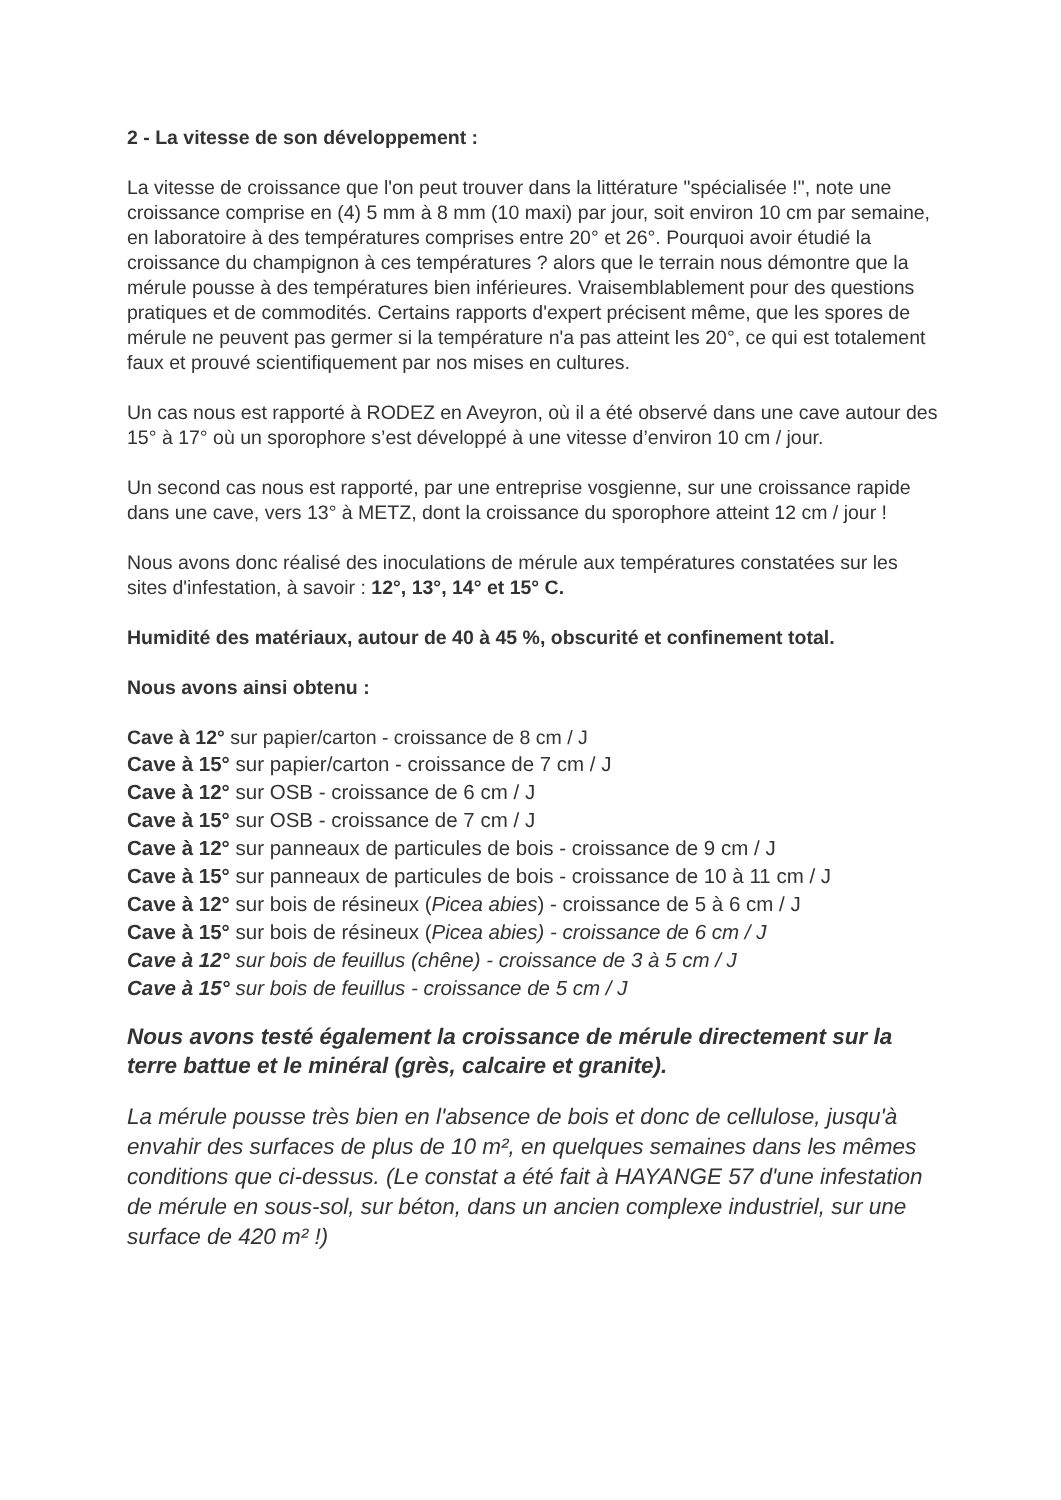2 - La vitesse de son développement :
La vitesse de croissance que l'on peut trouver dans la littérature "spécialisée !", note une croissance comprise en (4) 5 mm à 8 mm (10 maxi) par jour, soit environ 10 cm par semaine, en laboratoire à des températures comprises entre 20° et 26°. Pourquoi avoir étudié la croissance du champignon à ces températures ? alors que le terrain nous démontre que la mérule pousse à des températures bien inférieures. Vraisemblablement pour des questions pratiques et de commodités. Certains rapports d'expert précisent même, que les spores de mérule ne peuvent pas germer si la température n'a pas atteint les 20°, ce qui est totalement faux et prouvé scientifiquement par nos mises en cultures.
Un cas nous est rapporté à RODEZ en Aveyron, où il a été observé dans une cave autour des 15° à 17° où un sporophore s’est développé à une vitesse d’environ 10 cm / jour.
Un second cas nous est rapporté, par une entreprise vosgienne, sur une croissance rapide dans une cave, vers 13° à METZ, dont la croissance du sporophore atteint 12 cm / jour !
Nous avons donc réalisé des inoculations de mérule aux températures constatées sur les sites d'infestation, à savoir : 12°, 13°, 14° et 15° C.
Humidité des matériaux, autour de 40 à 45 %, obscurité et confinement total.
Nous avons ainsi obtenu :
Cave à 12° sur papier/carton - croissance de 8 cm / J
Cave à 15° sur papier/carton - croissance de 7 cm / J
Cave à 12° sur OSB - croissance de 6 cm / J
Cave à 15° sur OSB - croissance de 7 cm / J
Cave à 12° sur panneaux de particules de bois - croissance de 9 cm / J
Cave à 15° sur panneaux de particules de bois - croissance de 10 à 11 cm / J
Cave à 12° sur bois de résineux (Picea abies) - croissance de 5 à 6 cm / J
Cave à 15° sur bois de résineux (Picea abies) - croissance de 6 cm / J
Cave à 12° sur bois de feuillus (chêne) - croissance de 3 à 5 cm / J
Cave à 15° sur bois de feuillus - croissance de 5 cm / J
Nous avons testé également la croissance de mérule directement sur la terre battue et le minéral (grès, calcaire et granite).
La mérule pousse très bien en l'absence de bois et donc de cellulose, jusqu'à envahir des surfaces de plus de 10 m², en quelques semaines dans les mêmes conditions que ci-dessus. (Le constat a été fait à HAYANGE 57 d'une infestation de mérule en sous-sol, sur béton, dans un ancien complexe industriel, sur une surface de 420 m² !)